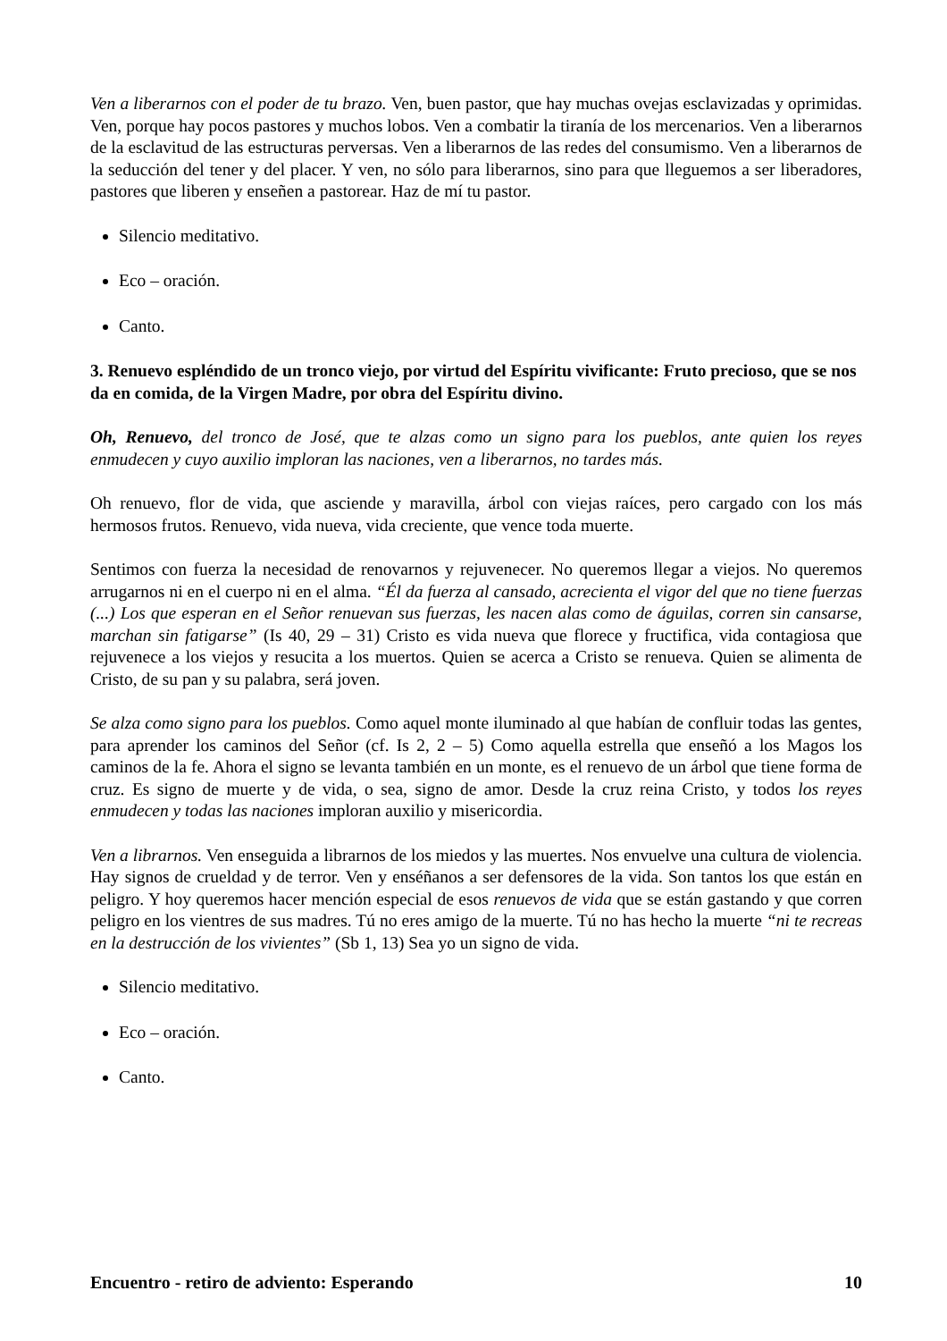Ven a liberarnos con el poder de tu brazo. Ven, buen pastor, que hay muchas ovejas esclavizadas y oprimidas. Ven, porque hay pocos pastores y muchos lobos. Ven a combatir la tiranía de los mercenarios. Ven a liberarnos de la esclavitud de las estructuras perversas. Ven a liberarnos de las redes del consumismo. Ven a liberarnos de la seducción del tener y del placer. Y ven, no sólo para liberarnos, sino para que lleguemos a ser liberadores, pastores que liberen y enseñen a pastorear. Haz de mí tu pastor.
Silencio meditativo.
Eco – oración.
Canto.
3. Renuevo espléndido de un tronco viejo, por virtud del Espíritu vivificante: Fruto precioso, que se nos da en comida, de la Virgen Madre, por obra del Espíritu divino.
Oh, Renuevo, del tronco de José, que te alzas como un signo para los pueblos, ante quien los reyes enmudecen y cuyo auxilio imploran las naciones, ven a liberarnos, no tardes más.
Oh renuevo, flor de vida, que asciende y maravilla, árbol con viejas raíces, pero cargado con los más hermosos frutos. Renuevo, vida nueva, vida creciente, que vence toda muerte.
Sentimos con fuerza la necesidad de renovarnos y rejuvenecer. No queremos llegar a viejos. No queremos arrugarnos ni en el cuerpo ni en el alma. “Él da fuerza al cansado, acrecienta el vigor del que no tiene fuerzas (...) Los que esperan en el Señor renuevan sus fuerzas, les nacen alas como de águilas, corren sin cansarse, marchan sin fatigarse” (Is 40, 29 – 31) Cristo es vida nueva que florece y fructifica, vida contagiosa que rejuvenece a los viejos y resucita a los muertos. Quien se acerca a Cristo se renueva. Quien se alimenta de Cristo, de su pan y su palabra, será joven.
Se alza como signo para los pueblos. Como aquel monte iluminado al que habían de confluir todas las gentes, para aprender los caminos del Señor (cf. Is 2, 2 – 5) Como aquella estrella que enseñó a los Magos los caminos de la fe. Ahora el signo se levanta también en un monte, es el renuevo de un árbol que tiene forma de cruz. Es signo de muerte y de vida, o sea, signo de amor. Desde la cruz reina Cristo, y todos los reyes enmudecen y todas las naciones imploran auxilio y misericordia.
Ven a librarnos. Ven enseguida a librarnos de los miedos y las muertes. Nos envuelve una cultura de violencia. Hay signos de crueldad y de terror. Ven y enséñanos a ser defensores de la vida. Son tantos los que están en peligro. Y hoy queremos hacer mención especial de esos renuevos de vida que se están gastando y que corren peligro en los vientres de sus madres. Tú no eres amigo de la muerte. Tú no has hecho la muerte “ni te recreas en la destrucción de los vivientes” (Sb 1, 13) Sea yo un signo de vida.
Silencio meditativo.
Eco – oración.
Canto.
Encuentro - retiro de adviento: Esperando 10